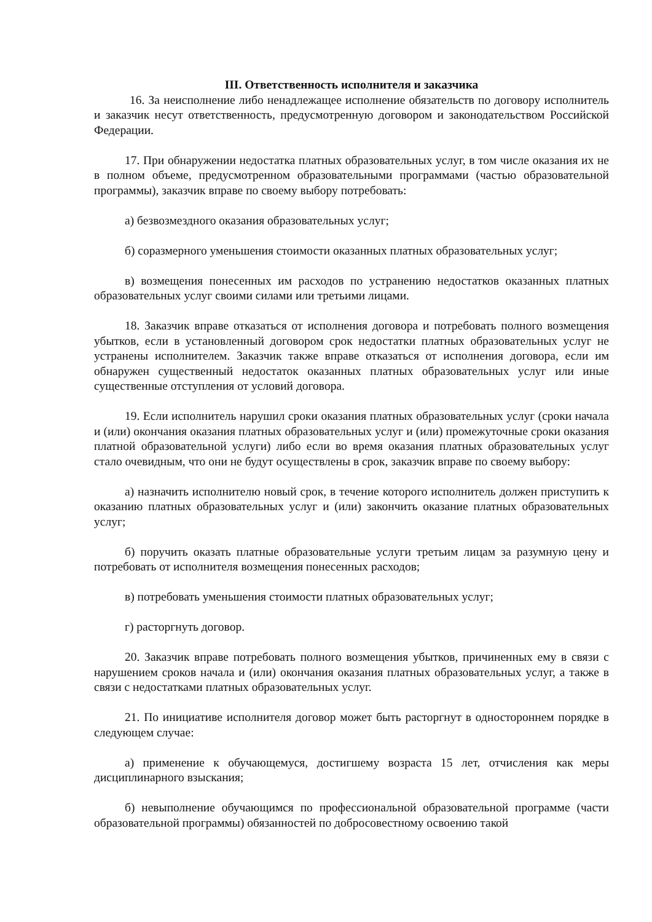III. Ответственность исполнителя и заказчика
16. За неисполнение либо ненадлежащее исполнение обязательств по договору исполнитель и заказчик несут ответственность, предусмотренную договором и законодательством Российской Федерации.
17. При обнаружении недостатка платных образовательных услуг, в том числе оказания их не в полном объеме, предусмотренном образовательными программами (частью образовательной программы), заказчик вправе по своему выбору потребовать:
а) безвозмездного оказания образовательных услуг;
б) соразмерного уменьшения стоимости оказанных платных образовательных услуг;
в) возмещения понесенных им расходов по устранению недостатков оказанных платных образовательных услуг своими силами или третьими лицами.
18. Заказчик вправе отказаться от исполнения договора и потребовать полного возмещения убытков, если в установленный договором срок недостатки платных образовательных услуг не устранены исполнителем. Заказчик также вправе отказаться от исполнения договора, если им обнаружен существенный недостаток оказанных платных образовательных услуг или иные существенные отступления от условий договора.
19. Если исполнитель нарушил сроки оказания платных образовательных услуг (сроки начала и (или) окончания оказания платных образовательных услуг и (или) промежуточные сроки оказания платной образовательной услуги) либо если во время оказания платных образовательных услуг стало очевидным, что они не будут осуществлены в срок, заказчик вправе по своему выбору:
а) назначить исполнителю новый срок, в течение которого исполнитель должен приступить к оказанию платных образовательных услуг и (или) закончить оказание платных образовательных услуг;
б) поручить оказать платные образовательные услуги третьим лицам за разумную цену и потребовать от исполнителя возмещения понесенных расходов;
в) потребовать уменьшения стоимости платных образовательных услуг;
г) расторгнуть договор.
20. Заказчик вправе потребовать полного возмещения убытков, причиненных ему в связи с нарушением сроков начала и (или) окончания оказания платных образовательных услуг, а также в связи с недостатками платных образовательных услуг.
21. По инициативе исполнителя договор может быть расторгнут в одностороннем порядке в следующем случае:
а) применение к обучающемуся, достигшему возраста 15 лет, отчисления как меры дисциплинарного взыскания;
б) невыполнение обучающимся по профессиональной образовательной программе (части образовательной программы) обязанностей по добросовестному освоению такой